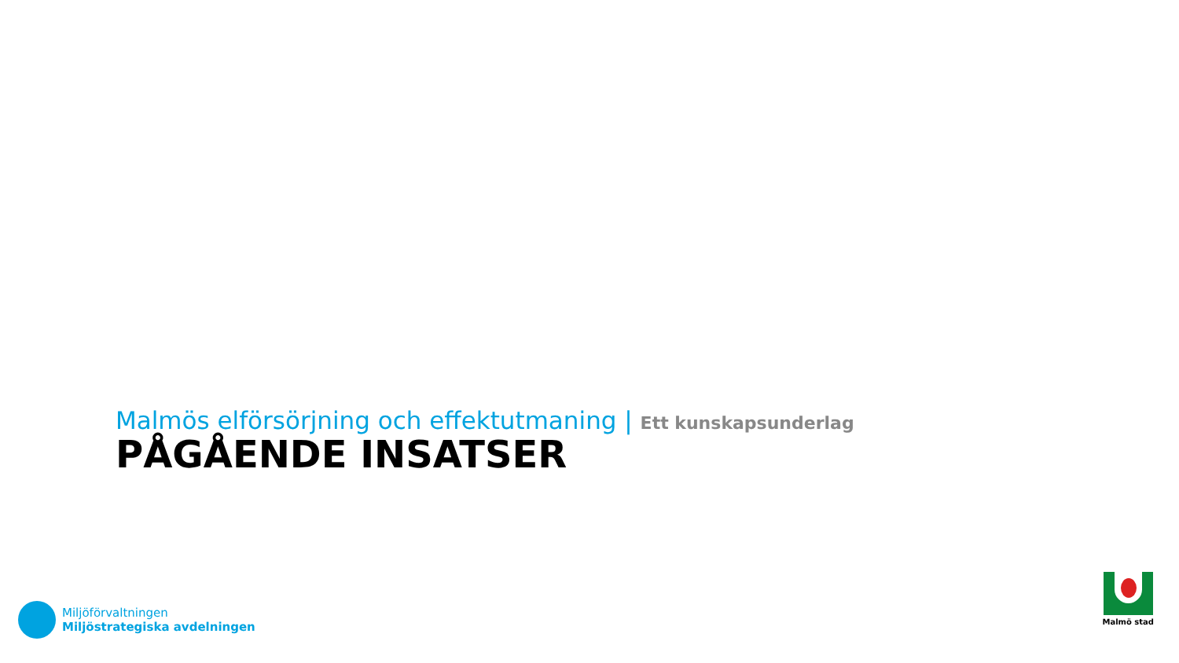Malmös elförsörjning och effektutmaning | Ett kunskapsunderlag
PÅGÅENDE INSATSER
Miljöförvaltningen
Miljöstrategiska avdelningen
Malmö stad